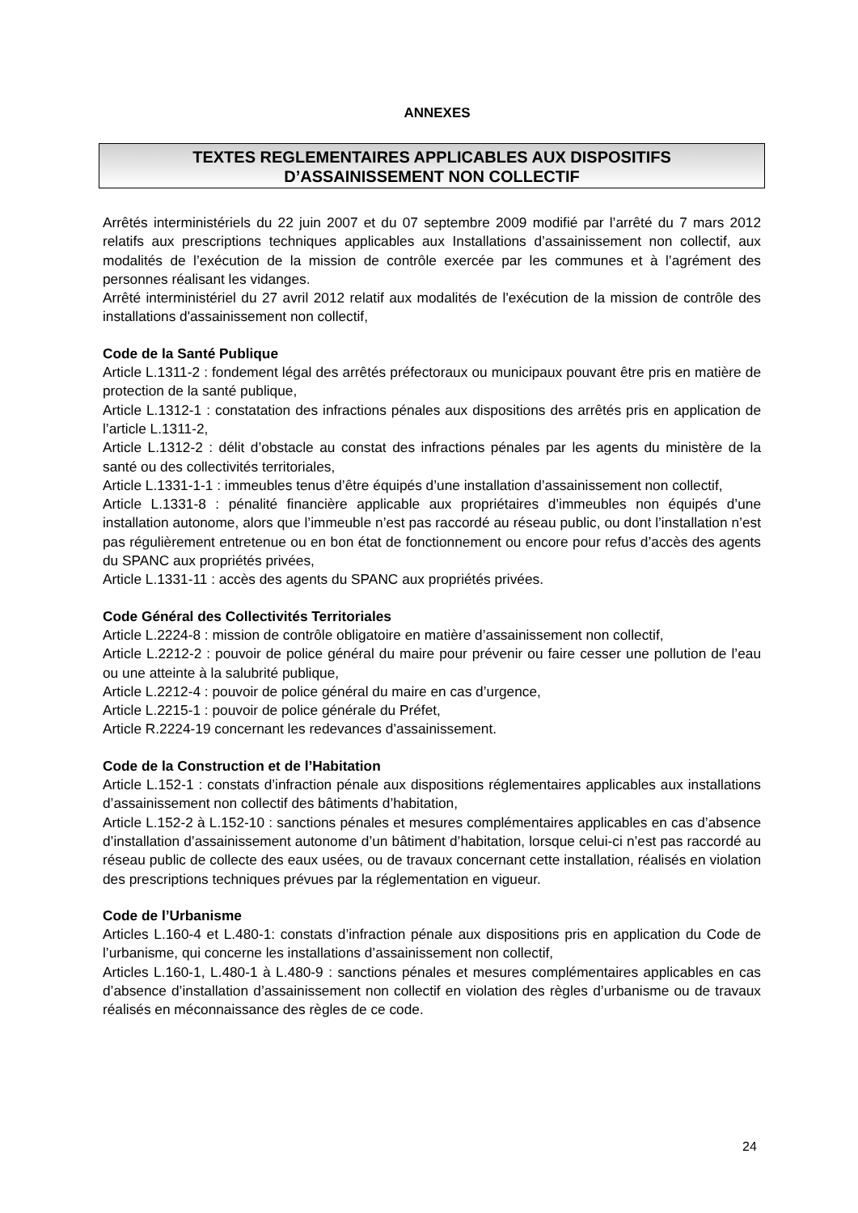ANNEXES
TEXTES REGLEMENTAIRES APPLICABLES AUX DISPOSITIFS
D’ASSAINISSEMENT NON COLLECTIF
Arrêtés interministériels du 22 juin 2007 et du 07 septembre 2009 modifié par l’arrêté du 7 mars 2012 relatifs aux prescriptions techniques applicables aux Installations d’assainissement non collectif, aux modalités de l’exécution de la mission de contrôle exercée par les communes et à l’agrément des personnes réalisant les vidanges.
Arrêté interministériel du 27 avril 2012 relatif aux modalités de l'exécution de la mission de contrôle des installations d'assainissement non collectif,
Code de la Santé Publique
Article L.1311-2 : fondement légal des arrêtés préfectoraux ou municipaux pouvant être pris en matière de protection de la santé publique,
Article L.1312-1 : constatation des infractions pénales aux dispositions des arrêtés pris en application de l’article L.1311-2,
Article L.1312-2 : délit d’obstacle au constat des infractions pénales par les agents du ministère de la santé ou des collectivités territoriales,
Article L.1331-1-1 : immeubles tenus d’être équipés d’une installation d’assainissement non collectif,
Article L.1331-8 : pénalité financière applicable aux propriétaires d’immeubles non équipés d’une installation autonome, alors que l’immeuble n’est pas raccordé au réseau public, ou dont l’installation n’est pas régulièrement entretenue ou en bon état de fonctionnement ou encore pour refus d’accès des agents du SPANC aux propriétés privées,
Article L.1331-11 : accès des agents du SPANC aux propriétés privées.
Code Général des Collectivités Territoriales
Article L.2224-8 : mission de contrôle obligatoire en matière d’assainissement non collectif,
Article L.2212-2 : pouvoir de police général du maire pour prévenir ou faire cesser une pollution de l’eau ou une atteinte à la salubrité publique,
Article L.2212-4 : pouvoir de police général du maire en cas d’urgence,
Article L.2215-1 : pouvoir de police générale du Préfet,
Article R.2224-19 concernant les redevances d’assainissement.
Code de la Construction et de l’Habitation
Article L.152-1 : constats d’infraction pénale aux dispositions réglementaires applicables aux installations d’assainissement non collectif des bâtiments d’habitation,
Article L.152-2 à L.152-10 : sanctions pénales et mesures complémentaires applicables en cas d’absence d’installation d’assainissement autonome d’un bâtiment d’habitation, lorsque celui-ci n’est pas raccordé au réseau public de collecte des eaux usées, ou de travaux concernant cette installation, réalisés en violation des prescriptions techniques prévues par la réglementation en vigueur.
Code de l’Urbanisme
Articles L.160-4 et L.480-1: constats d’infraction pénale aux dispositions pris en application du Code de l’urbanisme, qui concerne les installations d’assainissement non collectif,
Articles L.160-1, L.480-1 à L.480-9 : sanctions pénales et mesures complémentaires applicables en cas d’absence d’installation d’assainissement non collectif en violation des règles d’urbanisme ou de travaux réalisés en méconnaissance des règles de ce code.
24